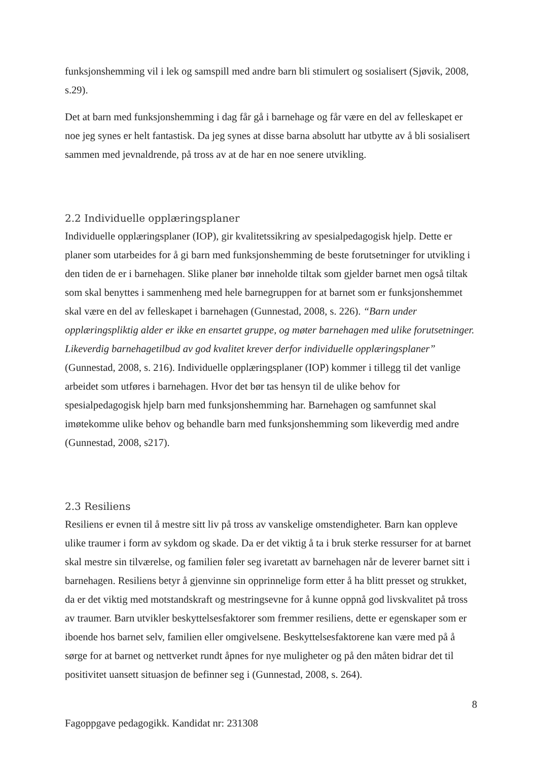funksjonshemming vil i lek og samspill med andre barn bli stimulert og sosialisert (Sjøvik, 2008, s.29).
Det at barn med funksjonshemming i dag får gå i barnehage og får være en del av felleskapet er noe jeg synes er helt fantastisk. Da jeg synes at disse barna absolutt har utbytte av å bli sosialisert sammen med jevnaldrende, på tross av at de har en noe senere utvikling.
2.2 Individuelle opplæringsplaner
Individuelle opplæringsplaner (IOP), gir kvalitetssikring av spesialpedagogisk hjelp. Dette er planer som utarbeides for å gi barn med funksjonshemming de beste forutsetninger for utvikling i den tiden de er i barnehagen. Slike planer bør inneholde tiltak som gjelder barnet men også tiltak som skal benyttes i sammenheng med hele barnegruppen for at barnet som er funksjonshemmet skal være en del av felleskapet i barnehagen (Gunnestad, 2008, s. 226). “Barn under opplæringspliktig alder er ikke en ensartet gruppe, og møter barnehagen med ulike forutsetninger. Likeverdig barnehagetilbud av god kvalitet krever derfor individuelle opplæringsplaner” (Gunnestad, 2008, s. 216). Individuelle opplæringsplaner (IOP) kommer i tillegg til det vanlige arbeidet som utføres i barnehagen. Hvor det bør tas hensyn til de ulike behov for spesialpedagogisk hjelp barn med funksjonshemming har. Barnehagen og samfunnet skal imøtekomme ulike behov og behandle barn med funksjonshemming som likeverdig med andre (Gunnestad, 2008, s217).
2.3 Resiliens
Resiliens er evnen til å mestre sitt liv på tross av vanskelige omstendigheter. Barn kan oppleve ulike traumer i form av sykdom og skade. Da er det viktig å ta i bruk sterke ressurser for at barnet skal mestre sin tilværelse, og familien føler seg ivaretatt av barnehagen når de leverer barnet sitt i barnehagen. Resiliens betyr å gjenvinne sin opprinnelige form etter å ha blitt presset og strukket, da er det viktig med motstandskraft og mestringsevne for å kunne oppnå god livskvalitet på tross av traumer. Barn utvikler beskyttelsesfaktorer som fremmer resiliens, dette er egenskaper som er iboende hos barnet selv, familien eller omgivelsene. Beskyttelsesfaktorene kan være med på å sørge for at barnet og nettverket rundt åpnes for nye muligheter og på den måten bidrar det til positivitet uansett situasjon de befinner seg i (Gunnestad, 2008, s. 264).
8
Fagoppgave pedagogikk. Kandidat nr: 231308